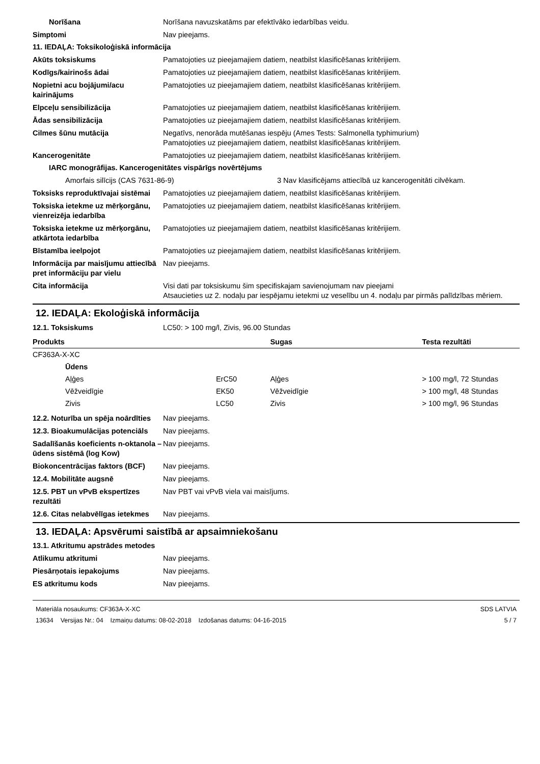Norīšana Norīšana navuzskatāms par efektīvāko iedarbības veidu.
Simptomi Nav pieejams.
11. IEDAĻA: Toksikoloģiskā informācija
Akūts toksiskums Pamatojoties uz pieejamajiem datiem, neatbilst klasificēšanas kritērijiem.
Kodīgs/kairinošs ādai Pamatojoties uz pieejamajiem datiem, neatbilst klasificēšanas kritērijiem.
Nopietni acu bojājumi/acu kairinājums
Pamatojoties uz pieejamajiem datiem, neatbilst klasificēšanas kritērijiem.
Elpceļu sensibilizācija Pamatojoties uz pieejamajiem datiem, neatbilst klasificēšanas kritērijiem.
Ādas sensibilizācija Pamatojoties uz pieejamajiem datiem, neatbilst klasificēšanas kritērijiem.
Cilmes šūnu mutācija Negatīvs, nenorāda mutēšanas iespēju (Ames Tests: Salmonella typhimurium)
Pamatojoties uz pieejamajiem datiem, neatbilst klasificēšanas kritērijiem.
Kancerogenitāte Pamatojoties uz pieejamajiem datiem, neatbilst klasificēšanas kritērijiem.
IARC monogrāfijas. Kancerogenitātes vispārīgs novērtējums
Amorfais silīcijs (CAS 7631-86-9) 3 Nav klasificējams attiecībā uz kancerogenitāti cilvēkam.
Toksisks reproduktīvajai sistēmai
Pamatojoties uz pieejamajiem datiem, neatbilst klasificēšanas kritērijiem.
Toksiska ietekme uz mērķorgānu, vienreizēja iedarbība
Pamatojoties uz pieejamajiem datiem, neatbilst klasificēšanas kritērijiem.
Toksiska ietekme uz mērķorgānu, atkārtota iedarbība
Pamatojoties uz pieejamajiem datiem, neatbilst klasificēšanas kritērijiem.
Bīstamība ieelpojot Pamatojoties uz pieejamajiem datiem, neatbilst klasificēšanas kritērijiem.
Informācija par maisījumu attiecībā pret informāciju par vielu
Nav pieejams.
Cita informācija Visi dati par toksiskumu šim specifiskajam savienojumam nav pieejami
Atsaucieties uz 2. nodaļu par iespējamu ietekmi uz veselību un 4. nodaļu par pirmās palīdzības mēriem.
12. IEDAĻA: Ekoloģiskā informācija
12.1. Toksiskums LC50: > 100 mg/l, Zivis, 96.00 Stundas
| Produkts | | Sugas | Testa rezultāti |
| --- | --- | --- | --- |
| CF363A-X-XC | | | |
| Ūdens | | | |
| Aļģes | ErC50 | Aļģes | > 100 mg/l, 72 Stundas |
| Vēžveidīgie | EK50 | Vēžveidīgie | > 100 mg/l, 48 Stundas |
| Zivis | LC50 | Zivis | > 100 mg/l, 96 Stundas |
12.2. Noturība un spēja noārdīties
Nav pieejams.
12.3. Bioakumulācijas potenciāls
Nav pieejams.
Sadalīšanās koeficients n-oktanola – ūdens sistēmā (log Kow)
Nav pieejams.
Biokoncentrācijas faktors (BCF)
Nav pieejams.
12.4. Mobilitāte augsnē Nav pieejams.
12.5. PBT un vPvB ekspertīzes rezultāti
Nav PBT vai vPvB viela vai maisījums.
12.6. Citas nelabvēlīgas ietekmes
Nav pieejams.
13. IEDAĻA: Apsvērumi saistībā ar apsaimniekošanu
13.1. Atkritumu apstrādes metodes
Atlikumu atkritumi Nav pieejams.
Piesārņotais iepakojums Nav pieejams.
ES atkritumu kods Nav pieejams.
Materiāla nosaukums: CF363A-X-XC
13634 Versijas Nr.: 04 Izmaiņu datums: 08-02-2018 Izdošanas datums: 04-16-2015
SDS LATVIA
5 / 7